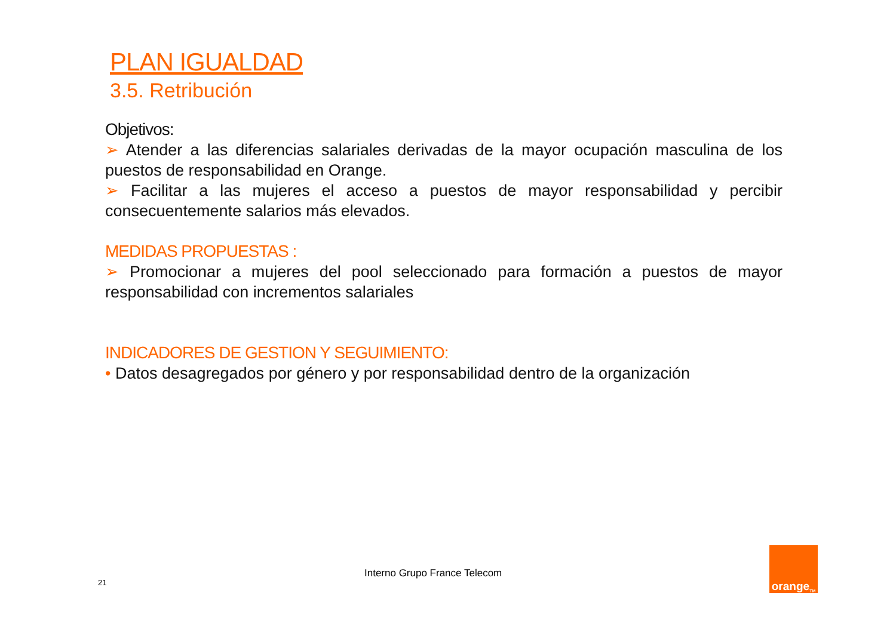PLAN IGUALDAD
3.5. Retribución
Objetivos:
➢ Atender a las diferencias salariales derivadas de la mayor ocupación masculina de los puestos de responsabilidad en Orange.
➢ Facilitar a las mujeres el acceso a puestos de mayor responsabilidad y percibir consecuentemente salarios más elevados.
MEDIDAS PROPUESTAS :
➢ Promocionar a mujeres del pool seleccionado para formación a puestos de mayor responsabilidad con incrementos salariales
INDICADORES DE GESTION Y SEGUIMIENTO:
• Datos desagregados por género y por responsabilidad dentro de la organización
Interno Grupo France Telecom
21
orange<sup>TM</sup>